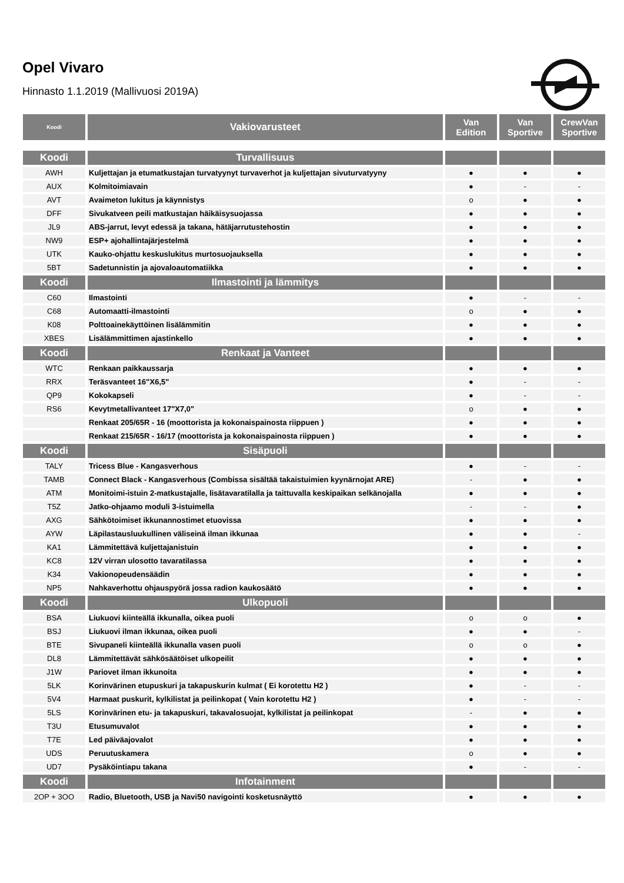Opel Vivaro
Hinnasto 1.1.2019 (Mallivuosi 2019A)
| Koodi | Vakiovarusteet | Van Edition | Van Sportive | CrewVan Sportive |
| --- | --- | --- | --- | --- |
| Koodi | Turvallisuus | | | |
| AWH | Kuljettajan ja etumatkustajan turvatyynyt turvaverhot ja kuljettajan sivuturvatyyny | ● | ● | ● |
| AUX | Kolmitoimiavain | ● | - | - |
| AVT | Avaimeton lukitus ja käynnistys | o | ● | ● |
| DFF | Sivukatveen peili matkustajan häikäisysuojassa | ● | ● | ● |
| JL9 | ABS-jarrut, levyt edessä ja takana, hätäjarrutustehostin | ● | ● | ● |
| NW9 | ESP+ ajohallintajärjestelmä | ● | ● | ● |
| UTK | Kauko-ohjattu keskuslukitus murtosuojauksella | ● | ● | ● |
| 5BT | Sadetunnistin ja ajovaloautomatiikka | ● | ● | ● |
| Koodi | Ilmastointi ja lämmitys | | | |
| C60 | Ilmastointi | ● | - | - |
| C68 | Automaatti-ilmastointi | o | ● | ● |
| K08 | Polttoainekäyttöinen lisälämmitin | ● | ● | ● |
| XBES | Lisälämmittimen ajastinkello | ● | ● | ● |
| Koodi | Renkaat ja Vanteet | | | |
| WTC | Renkaan paikkaussarja | ● | ● | ● |
| RRX | Teräsvanteet 16"X6,5" | ● | - | - |
| QP9 | Kokokapseli | ● | - | - |
| RS6 | Kevytmetallivanteet 17"X7,0" | o | ● | ● |
| | Renkaat 205/65R - 16 (moottorista ja kokonaispainosta riippuen ) | ● | ● | ● |
| | Renkaat 215/65R - 16/17 (moottorista ja kokonaispainosta riippuen ) | ● | ● | ● |
| Koodi | Sisäpuoli | | | |
| TALY | Tricess Blue - Kangasverhous | ● | - | - |
| TAMB | Connect Black - Kangasverhous (Combissa sisältää takaistuimien kyynärnojat ARE) | - | ● | ● |
| ATM | Monitoimi-istuin 2-matkustajalle, lisätavaratilalla ja taittuvalla keskipaikan selkänojalla | ● | ● | ● |
| T5Z | Jatko-ohjaamo moduli 3-istuimella | - | - | ● |
| AXG | Sähkötoimiset ikkunannostimet etuovissa | ● | ● | ● |
| AYW | Läpilastausluukullinen väliseinä ilman ikkunaa | ● | ● | - |
| KA1 | Lämmitettävä kuljettajanistuin | ● | ● | ● |
| KC8 | 12V virran ulosotto tavaratilassa | ● | ● | ● |
| K34 | Vakionopeudensäädin | ● | ● | ● |
| NP5 | Nahkaverhottu ohjauspyörä jossa radion kaukosäätö | ● | ● | ● |
| Koodi | Ulkopuoli | | | |
| BSA | Liukuovi kiinteällä ikkunalla, oikea puoli | o | o | ● |
| BSJ | Liukuovi ilman ikkunaa, oikea puoli | ● | ● | - |
| BTE | Sivupaneli kiinteällä ikkunalla vasen puoli | o | o | ● |
| DL8 | Lämmitettävät sähkösäätöiset ulkopeilit | ● | ● | ● |
| J1W | Pariovet ilman ikkunoita | ● | ● | ● |
| 5LK | Korinvärinen etupuskuri ja takapuskurin kulmat ( Ei korotettu H2 ) | ● | - | - |
| 5V4 | Harmaat puskurit, kylkilistat ja peilinkopat ( Vain korotettu H2 ) | ● | - | - |
| 5LS | Korinvärinen etu- ja takapuskuri, takavalosuojat, kylkilistat ja peilinkopat | - | ● | ● |
| T3U | Etusumuvalot | ● | ● | ● |
| T7E | Led päiväajovalot | ● | ● | ● |
| UDS | Peruutuskamera | o | ● | ● |
| UD7 | Pysäköintiapu takana | ● | - | - |
| Koodi | Infotainment | | | |
| 2OP + 3OO | Radio, Bluetooth, USB ja Navi50 navigointi kosketusnäyttö | ● | ● | ● |